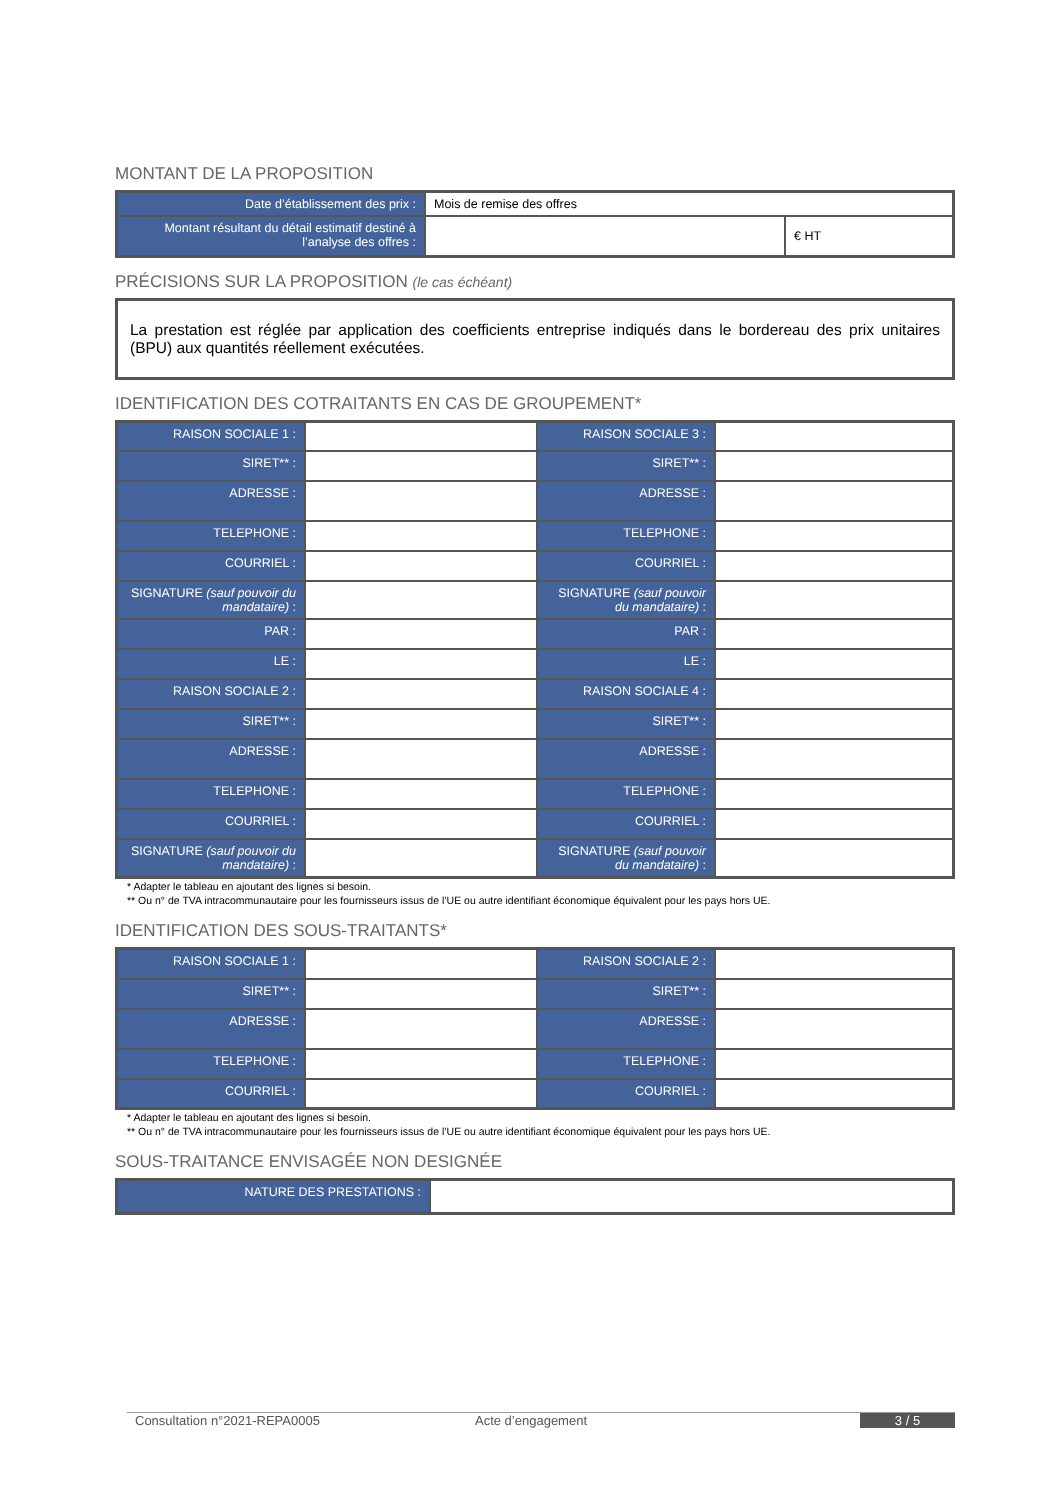MONTANT DE LA PROPOSITION
| Date d’établissement des prix : | Mois de remise des offres | |
| Montant résultant du détail estimatif destiné à l’analyse des offres : | | € HT |
PRÉCISIONS SUR LA PROPOSITION (le cas échéant)
La prestation est réglée par application des coefficients entreprise indiqués dans le bordereau des prix unitaires (BPU) aux quantités réellement exécutées.
IDENTIFICATION DES COTRAITANTS EN CAS DE GROUPEMENT*
| RAISON SOCIALE 1 : | | RAISON SOCIALE 3 : | |
| SIRET** : | | SIRET** : | |
| ADRESSE : | | ADRESSE : | |
| TELEPHONE : | | TELEPHONE : | |
| COURRIEL : | | COURRIEL : | |
| SIGNATURE (sauf pouvoir du mandataire) : | | SIGNATURE (sauf pouvoir du mandataire) : | |
| PAR : | | PAR : | |
| LE : | | LE : | |
| RAISON SOCIALE 2 : | | RAISON SOCIALE 4 : | |
| SIRET** : | | SIRET** : | |
| ADRESSE : | | ADRESSE : | |
| TELEPHONE : | | TELEPHONE : | |
| COURRIEL : | | COURRIEL : | |
| SIGNATURE (sauf pouvoir du mandataire) : | | SIGNATURE (sauf pouvoir du mandataire) : | |
* Adapter le tableau en ajoutant des lignes si besoin.
** Ou n° de TVA intracommunautaire pour les fournisseurs issus de l’UE ou autre identifiant économique équivalent pour les pays hors UE.
IDENTIFICATION DES SOUS-TRAITANTS*
| RAISON SOCIALE 1 : | | RAISON SOCIALE 2 : | |
| SIRET** : | | SIRET** : | |
| ADRESSE : | | ADRESSE : | |
| TELEPHONE : | | TELEPHONE : | |
| COURRIEL : | | COURRIEL : | |
* Adapter le tableau en ajoutant des lignes si besoin.
** Ou n° de TVA intracommunautaire pour les fournisseurs issus de l’UE ou autre identifiant économique équivalent pour les pays hors UE.
SOUS-TRAITANCE ENVISAGÉE NON DESIGNÉE
| NATURE DES PRESTATIONS : | |
Consultation n°2021-REPA0005 Acte d’engagement 3 / 5